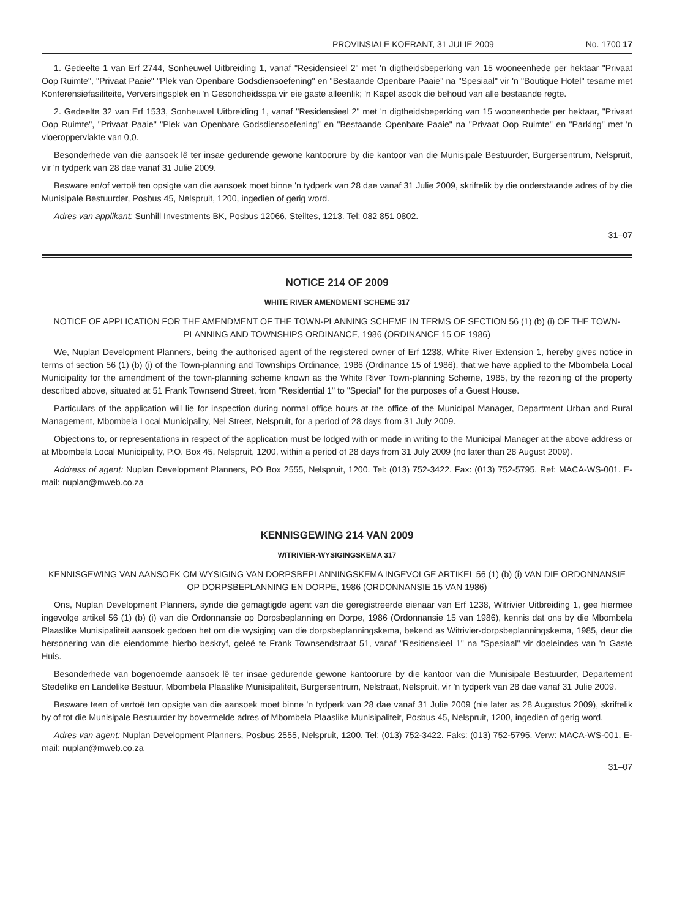PROVINSIALE KOERANT, 31 JULIE 2009 No. 1700 17
1. Gedeelte 1 van Erf 2744, Sonheuwel Uitbreiding 1, vanaf "Residensieel 2" met 'n digtheidsbeperking van 15 wooneenhede per hektaar "Privaat Oop Ruimte", "Privaat Paaie" "Plek van Openbare Godsdiensoefening" en "Bestaande Openbare Paaie" na "Spesiaal" vir 'n "Boutique Hotel" tesame met Konferensiefasiliteite, Verversingsplek en 'n Gesondheidsspa vir eie gaste alleenlik; 'n Kapel asook die behoud van alle bestaande regte.
2. Gedeelte 32 van Erf 1533, Sonheuwel Uitbreiding 1, vanaf "Residensieel 2" met 'n digtheidsbeperking van 15 wooneenhede per hektaar, "Privaat Oop Ruimte", "Privaat Paaie" "Plek van Openbare Godsdiensoefening" en "Bestaande Openbare Paaie" na "Privaat Oop Ruimte" en "Parking" met 'n vloeroppervlakte van 0,0.
Besonderhede van die aansoek lê ter insae gedurende gewone kantoorure by die kantoor van die Munisipale Bestuurder, Burgersentrum, Nelspruit, vir 'n tydperk van 28 dae vanaf 31 Julie 2009.
Besware en/of vertoë ten opsigte van die aansoek moet binne 'n tydperk van 28 dae vanaf 31 Julie 2009, skriftelik by die onderstaande adres of by die Munisipale Bestuurder, Posbus 45, Nelspruit, 1200, ingedien of gerig word.
Adres van applikant: Sunhill Investments BK, Posbus 12066, Steiltes, 1213. Tel: 082 851 0802.
31–07
NOTICE 214 OF 2009
WHITE RIVER AMENDMENT SCHEME 317
NOTICE OF APPLICATION FOR THE AMENDMENT OF THE TOWN-PLANNING SCHEME IN TERMS OF SECTION 56 (1) (b) (i) OF THE TOWN-PLANNING AND TOWNSHIPS ORDINANCE, 1986 (ORDINANCE 15 OF 1986)
We, Nuplan Development Planners, being the authorised agent of the registered owner of Erf 1238, White River Extension 1, hereby gives notice in terms of section 56 (1) (b) (i) of the Town-planning and Townships Ordinance, 1986 (Ordinance 15 of 1986), that we have applied to the Mbombela Local Municipality for the amendment of the town-planning scheme known as the White River Town-planning Scheme, 1985, by the rezoning of the property described above, situated at 51 Frank Townsend Street, from "Residential 1" to "Special" for the purposes of a Guest House.
Particulars of the application will lie for inspection during normal office hours at the office of the Municipal Manager, Department Urban and Rural Management, Mbombela Local Municipality, Nel Street, Nelspruit, for a period of 28 days from 31 July 2009.
Objections to, or representations in respect of the application must be lodged with or made in writing to the Municipal Manager at the above address or at Mbombela Local Municipality, P.O. Box 45, Nelspruit, 1200, within a period of 28 days from 31 July 2009 (no later than 28 August 2009).
Address of agent: Nuplan Development Planners, PO Box 2555, Nelspruit, 1200. Tel: (013) 752-3422. Fax: (013) 752-5795. Ref: MACA-WS-001. E-mail: nuplan@mweb.co.za
KENNISGEWING 214 VAN 2009
WITRIVIER-WYSIGINGSKEMA 317
KENNISGEWING VAN AANSOEK OM WYSIGING VAN DORPSBEPLANNINGSKEMA INGEVOLGE ARTIKEL 56 (1) (b) (i) VAN DIE ORDONNANSIE OP DORPSBEPLANNING EN DORPE, 1986 (ORDONNANSIE 15 VAN 1986)
Ons, Nuplan Development Planners, synde die gemagtigde agent van die geregistreerde eienaar van Erf 1238, Witrivier Uitbreiding 1, gee hiermee ingevolge artikel 56 (1) (b) (i) van die Ordonnansie op Dorpsbeplanning en Dorpe, 1986 (Ordonnansie 15 van 1986), kennis dat ons by die Mbombela Plaaslike Munisipaliteit aansoek gedoen het om die wysiging van die dorpsbeplanningskema, bekend as Witrivier-dorpsbeplanningskema, 1985, deur die hersonering van die eiendomme hierbo beskryf, geleë te Frank Townsendstraat 51, vanaf "Residensieel 1" na "Spesiaal" vir doeleindes van 'n Gaste Huis.
Besonderhede van bogenoemde aansoek lê ter insae gedurende gewone kantoorure by die kantoor van die Munisipale Bestuurder, Departement Stedelike en Landelike Bestuur, Mbombela Plaaslike Munisipaliteit, Burgersentrum, Nelstraat, Nelspruit, vir 'n tydperk van 28 dae vanaf 31 Julie 2009.
Besware teen of vertoë ten opsigte van die aansoek moet binne 'n tydperk van 28 dae vanaf 31 Julie 2009 (nie later as 28 Augustus 2009), skriftelik by of tot die Munisipale Bestuurder by bovermelde adres of Mbombela Plaaslike Munisipaliteit, Posbus 45, Nelspruit, 1200, ingedien of gerig word.
Adres van agent: Nuplan Development Planners, Posbus 2555, Nelspruit, 1200. Tel: (013) 752-3422. Faks: (013) 752-5795. Verw: MACA-WS-001. E-mail: nuplan@mweb.co.za
31–07